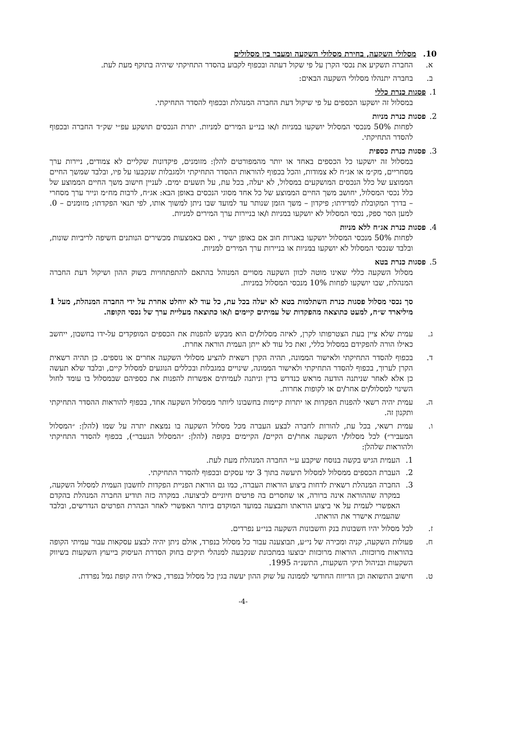10. מסלולי השקעה, בחירת מסלולי השקעה ומעבר בין מסלולים
א. החברה תשקיע את נכסי הקרן על פי שקול דעתה ובכפוף לקבוע בהסדר התחיקתי שיהיה בתוקף מעת לעת.
ב. בחברה יתנהלו מסלולי השקעה הבאים:
1. פסגות כנרת כללי
במסלול זה יושקעו הכספים על פי שיקול דעת החברה המנהלת ובכפוף להסדר התחיקתי.
2. פסגות כנרת מניות
לפחות 50% מנכסי המסלול יושקעו במניות ו/או בני״ע המירים למניות. יתרת הנכסים תושקע עפ״י שק״ד החברה ובכפוף להסדר התחיקתי.
3. פסגות כנרת כספית
במסלול זה יושקעו כל הכספים באחד או יותר מהמפורטים להלן: מזומנים, פיקדונות שקליים לא צמודים, ניירות ערך מסחריים, מק״מ או אג״ח לא צמודות, והכל בכפוף להוראות ההסדר התחיקתי ולמגבלות שנקבעו על פיו, ובלבד שמשך החיים הממוצע של כלל הנכסים המושקעים במסלול, לא יעלה, בכל עת, על תשעים ימים. לעניין חישוב משך החיים הממוצע של כלל נכסי המסלול, יחושב משך החיים הממוצע של כל אחד מסוגי הנכסים באופן הבא: אג״ח, לרבות מח״מ ונייר ערך מסחרי – בדרך המקובלת למדידתו; פיקדון – משך הזמן שנותר עד למועד שבו ניתן למשוך אותו, לפי תנאי הפקדתו; מזומנים – 0. למען הסר ספק, נכסי המסלול לא יושקעו במניות ו/או בניירות ערך המירים למניות.
4. פסגות כנרת אג״ח ללא מניות
לפחות 50% מנכסי המסלול יושקעו באגרות חוב אם באופן ישיר , ואם באמצעות מכשירים הנותנים חשיפה לריביות שונות, ובלבד שנכסי המסלול לא יושקעו במניות או בניירות ערך המירים למניות.
5. פסגות כנרת בטא
מסלול השקעה כללי שאינו מוטה לכוון השקעה מסויים המנוהל בהתאם להתפתחויות בשוק ההון ושיקול דעת החברה המנהלת, שבו יושקעו לפחות 10% מנכסי המסלול במניות.
סך נכסי מסלול פסגות כנרת השתלמות בטא לא יעלה בכל עת, כל עוד לא יוחלט אחרת על ידי החברה המנהלת, מעל 1 מיליארד ש״ח, למעט כתוצאה מהפקדות של עמיתים קיימים ו/או כתוצאה מעליית ערך של נכסי הקופה.
ג. עמית שלא ציין בעת הצטרפותו לקרן, לאיזה מסלול/ים הוא מבקש להפנות את הכספים המופקדים על-ידו בחשבון, ייחשב כאילו הורה להפקידם במסלול כללי, זאת כל עוד לא ייתן העמית הוראה אחרת.
ד. בכפוף להסדר התחיקתי ולאישור הממונה, תהיה הקרן רשאית להציע מסלולי השקעה אחרים או נוספים. כן תהיה רשאית הקרן לערוך, בכפוף להסדר התחיקתי ולאישור הממונה, שינויים במגבלות ובכללים הנוגעים למסלול קיים, ובלבד שלא תעשה כן אלא לאחר שניתנה הודעה מראש כנדרש בדין וניתנה לעמיתים אפשרות להפנות את כספיהם שבמסלול בו עומד לחול השינוי למסלול/ים אחר/ים או לקופות אחרות.
ה. עמית יהיה רשאי להפנות הפקדות או יתרות קיימות בחשבונו ליותר ממסלול השקעה אחד, בכפוף להוראות ההסדר התחיקתי ותקנון זה.
ו. עמית רשאי, בכל עת, להורות לחברה לבצע העברה מכל מסלול השקעה בו נמצאת יתרה על שמו (להלן: ״המסלול המעביר״) לכל מסלול/י השקעה אחר/ים הקיים/ הקיימים בקופה (להלן: ״המסלול הנעבר״), בכפוף להסדר התחיקתי ולהוראות שלהלן:
1. העמית הגיש בקשה בנוסח שיקבע ע״י החברה המנהלת מעת לעת.
2. העברת הכספים ממסלול למסלול תיעשה בתוך 3 ימי עסקים ובכפוף להסדר התחיקתי.
3. החברה המנהלת רשאית לדחות ביצוע הוראות העברה, כמו גם הוראת הפניית הפקדות לחשבון העמית למסלול השקעה, במקרה שההוראה אינה ברורה, או שחסרים בה פרטים חיוניים לביצועה. במקרה כזה תודיע החברה המנהלת בהקדם האפשרי לעמית על אי ביצוע הוראתו ותבצעה במועד המוקדם ביותר האפשרי לאחר הבהרת הפרטים הנדרשים, ובלבד שהעמית אישרר את הוראתו.
ז. לכל מסלול יהיו חשבונות בנק וחשבונות השקעה בני״ע נפרדים.
ח. פעולות השקעה, קניה ומכירה של ני״ע, תבוצענה עבור כל מסלול בנפרד, אולם ניתן יהיה לבצע עסקאות עבור עמיתי הקופה בהוראות מרוכזות. הוראות מרוכזות יבוצעו במתכונת שנקבעה למנהלי תיקים בחוק הסדרת העיסוק בייעוץ השקעות בשיווק השקעות ובניהול תיקי השקעות, התשנ״ה 1995.
ט. חישוב התשואה וכן הדיווח החודשי לממונה על שוק ההון יעשה בגין כל מסלול בנפרד, כאילו היה קופת גמל נפרדת.
-4-